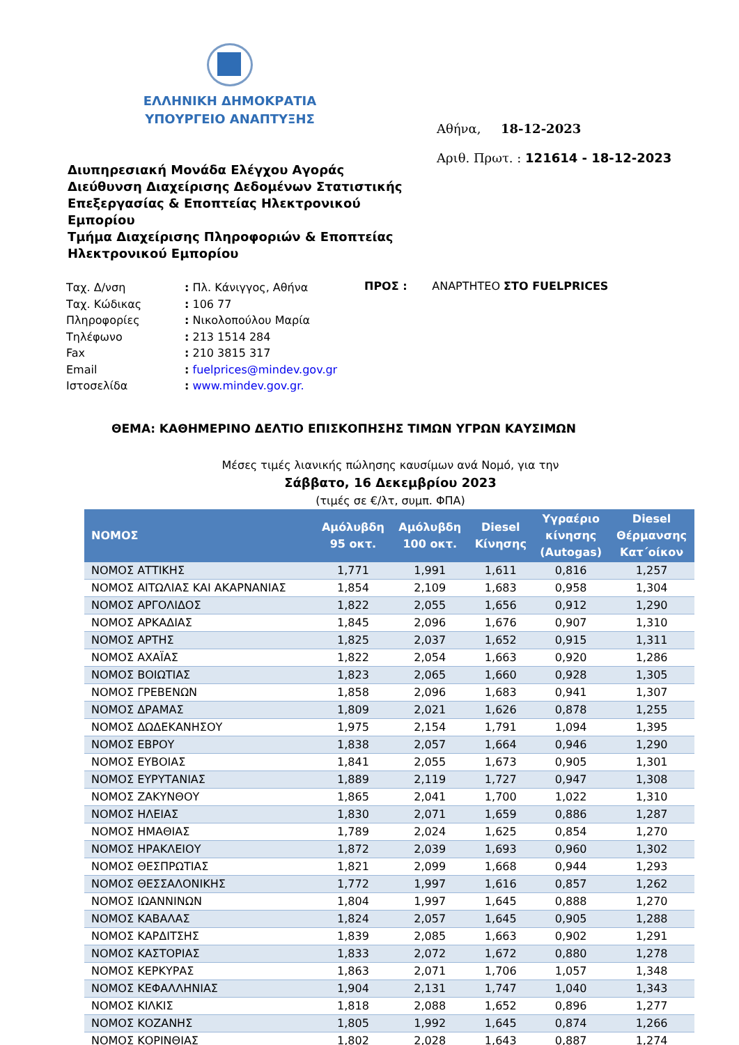ΕΛΛΗΝΙΚΗ ΔΗΜΟΚΡΑΤΙΑ
ΥΠΟΥΡΓΕΙΟ ΑΝΑΠΤΥΞΗΣ
Διυπηρεσιακή Μονάδα Ελέγχου Αγοράς
Διεύθυνση Διαχείρισης Δεδομένων Στατιστικής Επεξεργασίας & Εποπτείας Ηλεκτρονικού Εμπορίου
Τμήμα Διαχείρισης Πληροφοριών & Εποπτείας Ηλεκτρονικού Εμπορίου
Αθήνα, 18-12-2023
Αριθ. Πρωτ. : 121614 - 18-12-2023
| Ταχ. Δ/νση | : Πλ. Κάνιγγος, Αθήνα |
| Ταχ. Κώδικας | : 106 77 |
| Πληροφορίες | : Νικολοπούλου Μαρία |
| Τηλέφωνο | : 213 1514 284 |
| Fax | : 210 3815 317 |
| Email | : fuelprices@mindev.gov.gr |
| Ιστοσελίδα | : www.mindev.gov.gr. |
ΠΡΟΣ : ΑΝΑΡΤΗΤΕΟ ΣΤΟ FUELPRICES
ΘΕΜΑ: ΚΑΘΗΜΕΡΙΝΟ ΔΕΛΤΙΟ ΕΠΙΣΚΟΠΗΣΗΣ ΤΙΜΩΝ ΥΓΡΩΝ ΚΑΥΣΙΜΩΝ
Μέσες τιμές λιανικής πώλησης καυσίμων ανά Νομό, για την
Σάββατο, 16 Δεκεμβρίου 2023
(τιμές σε €/λτ, συμπ. ΦΠΑ)
| ΝΟΜΟΣ | Αμόλυβδη 95 οκτ. | Αμόλυβδη 100 οκτ. | Diesel Κίνησης | Υγραέριο κίνησης (Autogas) | Diesel Θέρμανσης Κατ΄οίκον |
| --- | --- | --- | --- | --- | --- |
| ΝΟΜΟΣ ΑΤΤΙΚΗΣ | 1,771 | 1,991 | 1,611 | 0,816 | 1,257 |
| ΝΟΜΟΣ ΑΙΤΩΛΙΑΣ ΚΑΙ ΑΚΑΡΝΑΝΙΑΣ | 1,854 | 2,109 | 1,683 | 0,958 | 1,304 |
| ΝΟΜΟΣ ΑΡΓΟΛΙΔΟΣ | 1,822 | 2,055 | 1,656 | 0,912 | 1,290 |
| ΝΟΜΟΣ ΑΡΚΑΔΙΑΣ | 1,845 | 2,096 | 1,676 | 0,907 | 1,310 |
| ΝΟΜΟΣ ΑΡΤΗΣ | 1,825 | 2,037 | 1,652 | 0,915 | 1,311 |
| ΝΟΜΟΣ ΑΧΑΪΑΣ | 1,822 | 2,054 | 1,663 | 0,920 | 1,286 |
| ΝΟΜΟΣ ΒΟΙΩΤΙΑΣ | 1,823 | 2,065 | 1,660 | 0,928 | 1,305 |
| ΝΟΜΟΣ ΓΡΕΒΕΝΩΝ | 1,858 | 2,096 | 1,683 | 0,941 | 1,307 |
| ΝΟΜΟΣ ΔΡΑΜΑΣ | 1,809 | 2,021 | 1,626 | 0,878 | 1,255 |
| ΝΟΜΟΣ ΔΩΔΕΚΑΝΗΣΟΥ | 1,975 | 2,154 | 1,791 | 1,094 | 1,395 |
| ΝΟΜΟΣ ΕΒΡΟΥ | 1,838 | 2,057 | 1,664 | 0,946 | 1,290 |
| ΝΟΜΟΣ ΕΥΒΟΙΑΣ | 1,841 | 2,055 | 1,673 | 0,905 | 1,301 |
| ΝΟΜΟΣ ΕΥΡΥΤΑΝΙΑΣ | 1,889 | 2,119 | 1,727 | 0,947 | 1,308 |
| ΝΟΜΟΣ ΖΑΚΥΝΘΟΥ | 1,865 | 2,041 | 1,700 | 1,022 | 1,310 |
| ΝΟΜΟΣ ΗΛΕΙΑΣ | 1,830 | 2,071 | 1,659 | 0,886 | 1,287 |
| ΝΟΜΟΣ ΗΜΑΘΙΑΣ | 1,789 | 2,024 | 1,625 | 0,854 | 1,270 |
| ΝΟΜΟΣ ΗΡΑΚΛΕΙΟΥ | 1,872 | 2,039 | 1,693 | 0,960 | 1,302 |
| ΝΟΜΟΣ ΘΕΣΠΡΩΤΙΑΣ | 1,821 | 2,099 | 1,668 | 0,944 | 1,293 |
| ΝΟΜΟΣ ΘΕΣΣΑΛΟΝΙΚΗΣ | 1,772 | 1,997 | 1,616 | 0,857 | 1,262 |
| ΝΟΜΟΣ ΙΩΑΝΝΙΝΩΝ | 1,804 | 1,997 | 1,645 | 0,888 | 1,270 |
| ΝΟΜΟΣ ΚΑΒΑΛΑΣ | 1,824 | 2,057 | 1,645 | 0,905 | 1,288 |
| ΝΟΜΟΣ ΚΑΡΔΙΤΣΗΣ | 1,839 | 2,085 | 1,663 | 0,902 | 1,291 |
| ΝΟΜΟΣ ΚΑΣΤΟΡΙΑΣ | 1,833 | 2,072 | 1,672 | 0,880 | 1,278 |
| ΝΟΜΟΣ ΚΕΡΚΥΡΑΣ | 1,863 | 2,071 | 1,706 | 1,057 | 1,348 |
| ΝΟΜΟΣ ΚΕΦΑΛΛΗΝΙΑΣ | 1,904 | 2,131 | 1,747 | 1,040 | 1,343 |
| ΝΟΜΟΣ ΚΙΛΚΙΣ | 1,818 | 2,088 | 1,652 | 0,896 | 1,277 |
| ΝΟΜΟΣ ΚΟΖΑΝΗΣ | 1,805 | 1,992 | 1,645 | 0,874 | 1,266 |
| ΝΟΜΟΣ ΚΟΡΙΝΘΙΑΣ | 1,802 | 2,028 | 1,643 | 0,887 | 1,274 |